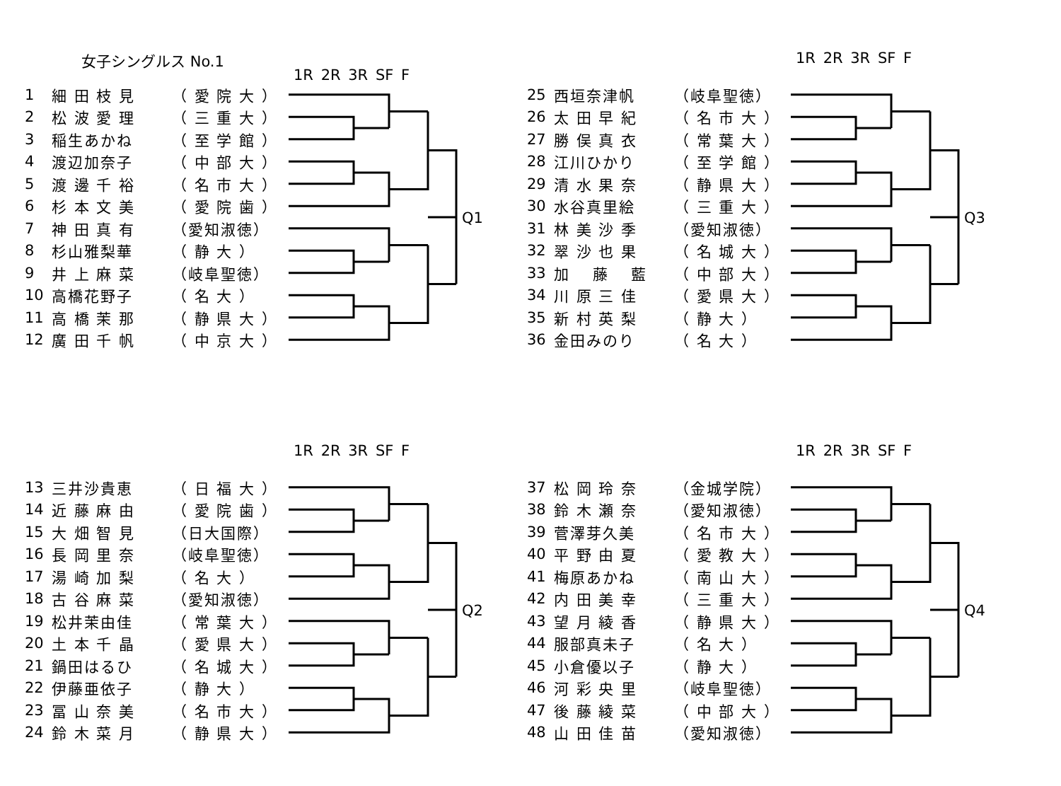女子シングルス No.1
1R 2R 3R SF F
| 1 | 細 田 枝 見 | （ 愛 院 大 ） |
| 2 | 松 波 愛 理 | （ 三 重 大 ） |
| 3 | 稲生あかね | （ 至 学 館 ） |
| 4 | 渡辺加奈子 | （ 中 部 大 ） |
| 5 | 渡 邊 千 裕 | （ 名 市 大 ） |
| 6 | 杉 本 文 美 | （ 愛 院 歯 ） |
| 7 | 神 田 真 有 | （愛知淑徳） |
| 8 | 杉山雅梨華 | （ 静 大 ） |
| 9 | 井 上 麻 菜 | （岐阜聖徳） |
| 10 | 高橋花野子 | （ 名 大 ） |
| 11 | 高 橋 茉 那 | （ 静 県 大 ） |
| 12 | 廣 田 千 帆 | （ 中 京 大 ） |
Q1
1R 2R 3R SF F
| 25 | 西垣奈津帆 | （岐阜聖徳） |
| 26 | 太 田 早 紀 | （ 名 市 大 ） |
| 27 | 勝 俣 真 衣 | （ 常 葉 大 ） |
| 28 | 江川ひかり | （ 至 学 館 ） |
| 29 | 清 水 果 奈 | （ 静 県 大 ） |
| 30 | 水谷真里絵 | （ 三 重 大 ） |
| 31 | 林 美 沙 季 | （愛知淑徳） |
| 32 | 翠 沙 也 果 | （ 名 城 大 ） |
| 33 | 加 藤 藍 | （ 中 部 大 ） |
| 34 | 川 原 三 佳 | （ 愛 県 大 ） |
| 35 | 新 村 英 梨 | （ 静 大 ） |
| 36 | 金田みのり | （ 名 大 ） |
Q3
1R 2R 3R SF F
| 13 | 三井沙貴恵 | （ 日 福 大 ） |
| 14 | 近 藤 麻 由 | （ 愛 院 歯 ） |
| 15 | 大 畑 智 見 | （日大国際） |
| 16 | 長 岡 里 奈 | （岐阜聖徳） |
| 17 | 湯 崎 加 梨 | （ 名 大 ） |
| 18 | 古 谷 麻 菜 | （愛知淑徳） |
| 19 | 松井茉由佳 | （ 常 葉 大 ） |
| 20 | 土 本 千 晶 | （ 愛 県 大 ） |
| 21 | 鍋田はるひ | （ 名 城 大 ） |
| 22 | 伊藤亜依子 | （ 静 大 ） |
| 23 | 冨 山 奈 美 | （ 名 市 大 ） |
| 24 | 鈴 木 菜 月 | （ 静 県 大 ） |
Q2
1R 2R 3R SF F
| 37 | 松 岡 玲 奈 | （金城学院） |
| 38 | 鈴 木 瀬 奈 | （愛知淑徳） |
| 39 | 菅澤芽久美 | （ 名 市 大 ） |
| 40 | 平 野 由 夏 | （ 愛 教 大 ） |
| 41 | 梅原あかね | （ 南 山 大 ） |
| 42 | 内 田 美 幸 | （ 三 重 大 ） |
| 43 | 望 月 綾 香 | （ 静 県 大 ） |
| 44 | 服部真未子 | （ 名 大 ） |
| 45 | 小倉優以子 | （ 静 大 ） |
| 46 | 河 彩 央 里 | （岐阜聖徳） |
| 47 | 後 藤 綾 菜 | （ 中 部 大 ） |
| 48 | 山 田 佳 苗 | （愛知淑徳） |
Q4